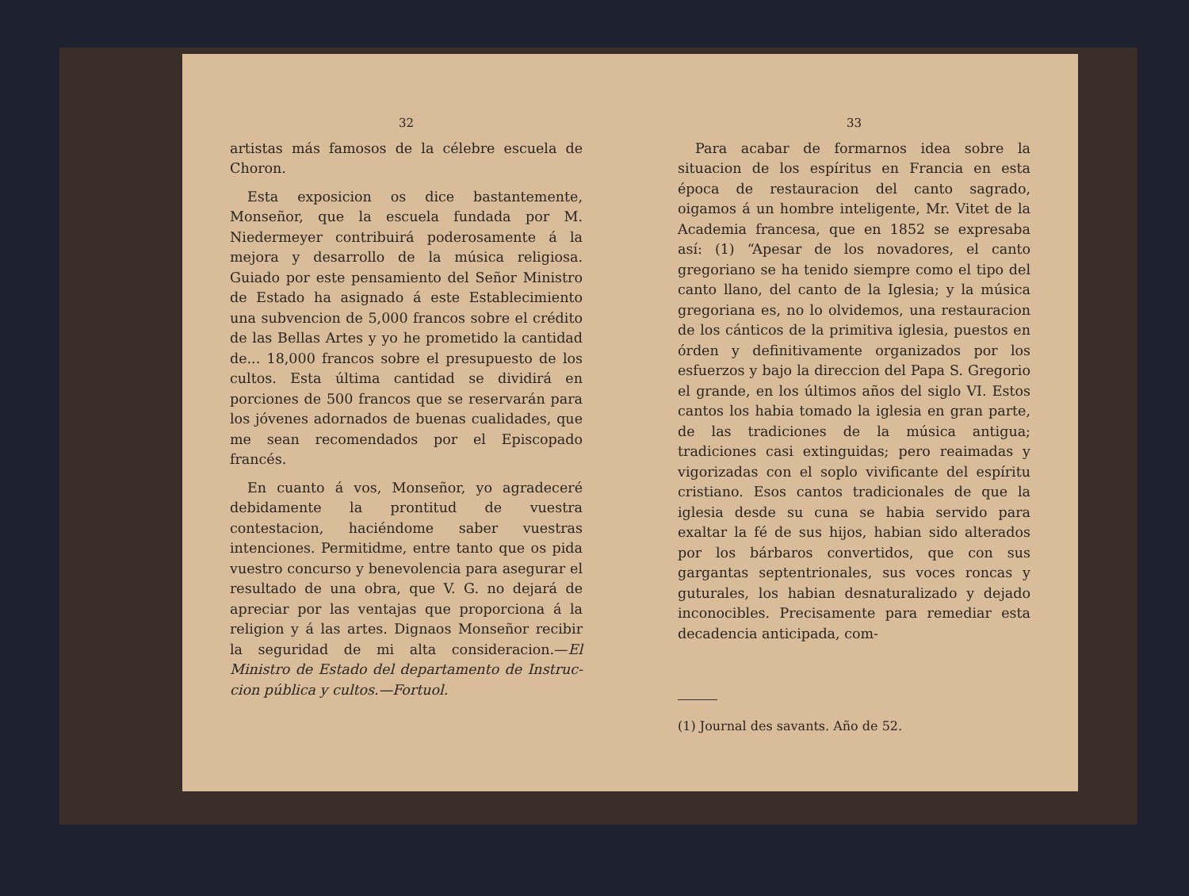32
artistas más famosos de la célebre escuela de Choron.
Esta exposicion os dice bastantemente, Monseñor, que la escuela fundada por M. Niedermeyer contribuirá poderosamente á la mejora y desarrollo de la música religiosa. Guiado por este pensamiento del Señor Ministro de Estado ha asignado á este Establecimiento una subvencion de 5,000 francos sobre el crédito de las Bellas Artes y yo he prometido la cantidad de... 18,000 francos sobre el presupuesto de los cultos. Esta última cantidad se dividirá en porciones de 500 francos que se reservarán para los jóvenes adornados de buenas cualidades, que me sean recomendados por el Episcopado francés.
En cuanto á vos, Monseñor, yo agradeceré debidamente la prontitud de vuestra contestacion, haciéndome saber vuestras intenciones. Permitidme, entre tanto que os pida vuestro concurso y benevolencia para asegurar el resultado de una obra, que V. G. no dejará de apreciar por las ventajas que proporciona á la religion y á las artes. Dignaos Monseñor recibir la seguridad de mi alta consideracion.—El Ministro de Estado del departamento de Instruc-cion pública y cultos.—Fortuol.
33
Para acabar de formarnos idea sobre la situacion de los espíritus en Francia en esta época de restauracion del canto sagrado, oigamos á un hombre inteligente, Mr. Vitet de la Academia francesa, que en 1852 se expresaba así: (1) “Apesar de los novadores, el canto gregoriano se ha tenido siempre como el tipo del canto llano, del canto de la Iglesia; y la música gregoriana es, no lo olvidemos, una restauracion de los cánticos de la primitiva iglesia, puestos en órden y definitivamente organizados por los esfuerzos y bajo la direccion del Papa S. Gregorio el grande, en los últimos años del siglo VI. Estos cantos los habia tomado la iglesia en gran parte, de las tradiciones de la música antigua; tradiciones casi extinguidas; pero reaimadas y vigorizadas con el soplo vivificante del espíritu cristiano. Esos cantos tradicionales de que la iglesia desde su cuna se habia servido para exaltar la fé de sus hijos, habian sido alterados por los bárbaros convertidos, que con sus gargantas septentrionales, sus voces roncas y guturales, los habian desnaturalizado y dejado inconocibles. Precisamente para remediar esta decadencia anticipada, com-
(1) Journal des savants. Año de 52.